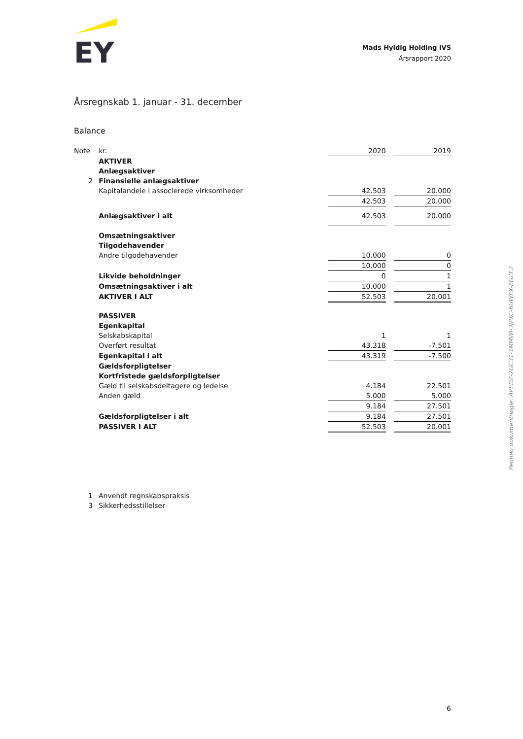EY
Mads Hyldig Holding IVS
Årsrapport 2020
Årsregnskab 1. januar - 31. december
Balance
| Note | kr. | 2020 | | 2019 |
| | AKTIVER | | | |
| | Anlægsaktiver | | | |
| 2 | Finansielle anlægsaktiver | | | |
| | Kapitalandele i associerede virksomheder | 42.503 | | 20.000 |
| | | 42.503 | | 20.000 |
| | Anlægsaktiver i alt | 42.503 | | 20.000 |
| | Omsætningsaktiver | | | |
| | Tilgodehavender | | | |
| | Andre tilgodehavender | 10.000 | | 0 |
| | | 10.000 | | 0 |
| | Likvide beholdninger | 0 | | 1 |
| | Omsætningsaktiver i alt | 10.000 | | 1 |
| | AKTIVER I ALT | 52.503 | | 20.001 |
| | PASSIVER | | | |
| | Egenkapital | | | |
| | Selskabskapital | 1 | | 1 |
| | Overført resultat | 43.318 | | -7.501 |
| | Egenkapital i alt | 43.319 | | -7.500 |
| | Gældsforpligtelser | | | |
| | Kortfristede gældsforpligtelser | | | |
| | Gæld til selskabsdeltagere og ledelse | 4.184 | | 22.501 |
| | Anden gæld | 5.000 | | 5.000 |
| | | 9.184 | | 27.501 |
| | Gældsforpligtelser i alt | 9.184 | | 27.501 |
| | PASSIVER I ALT | 52.503 | | 20.001 |
1 Anvendt regnskabspraksis
3 Sikkerhedsstillelser
Penneo dokumentnøgle: APEDZ-2GC31-1MMWI-3JPXC-6UWEX-EGZE2
6